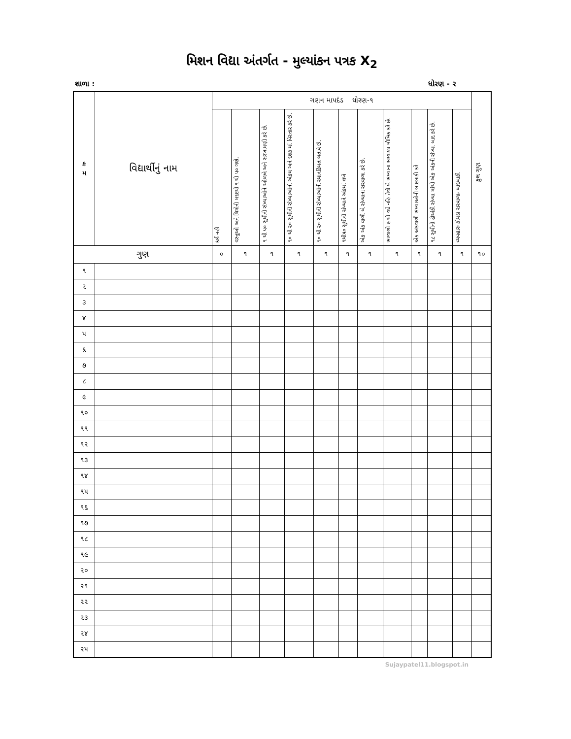મિશન વિદ્યા અંતર્ગત - મુલ્યાંકન પત્રક X<sub>2</sub>
શાળા : ધોરણ - ૨
| ક્ર મ | વિદ્યાર્થીનું નામ | ગણન માપદંડ ધોરણ-૧ | | | | | | | | | | | કુલ ગુણ |
| --- | --- | --- | --- | --- | --- | --- | --- | --- | --- | --- | --- | --- | --- |
| | | કંઈ નહી | વસ્તુઓ અને ચિત્રોની મદદથી ૧ થી ૫૦ ગણે. | ૧ થી ૫૦ સુધીની સંખ્યાઓને ઓળખે અને સરખામણી કરે છે. | ૧૦ થી ૨૦ સુધીની સંખ્યાઓનો એકમ અને દશક માં વિસ્તાર કરે છે. | ૧૦ થી ૨૦ સુધીની સંખ્યાઓની સ્થાનકિંમત બતાવે છે. | ૧થી૫૦ સુધીની સંખ્યાને અંકમાં લખે | એક અંક વાળી બે સંખ્યાના સરવાળા કરે છે. | સરવાળો ૯ થી વધે નહિ તેવી બે સંખ્યાના સરવાળા મૌખિક કરે છે. | એક અંકવાળી સંખ્યાઓની બાદબાકી કરે | ૧૮ સુધીની દ્રીઅંકી સંખ્યા માંથી એક અંકની સંખ્યા બાદ કરે છે. | વ્યવહારુ કોયડા સરવાળા- બાદબાકી | |
| ગુણ | | ૦ | ૧ | ૧ | ૧ | ૧ | ૧ | ૧ | ૧ | ૧ | ૧ | ૧ | ૧૦ |
| ૧ | | | | | | | | | | | | | |
| ૨ | | | | | | | | | | | | | |
| ૩ | | | | | | | | | | | | | |
| ૪ | | | | | | | | | | | | | |
| ૫ | | | | | | | | | | | | | |
| ૬ | | | | | | | | | | | | | |
| ૭ | | | | | | | | | | | | | |
| ૮ | | | | | | | | | | | | | |
| ૯ | | | | | | | | | | | | | |
| ૧૦ | | | | | | | | | | | | | |
| ૧૧ | | | | | | | | | | | | | |
| ૧૨ | | | | | | | | | | | | | |
| ૧૩ | | | | | | | | | | | | | |
| ૧૪ | | | | | | | | | | | | | |
| ૧૫ | | | | | | | | | | | | | |
| ૧૬ | | | | | | | | | | | | | |
| ૧૭ | | | | | | | | | | | | | |
| ૧૮ | | | | | | | | | | | | | |
| ૧૯ | | | | | | | | | | | | | |
| ૨૦ | | | | | | | | | | | | | |
| ૨૧ | | | | | | | | | | | | | |
| ૨૨ | | | | | | | | | | | | | |
| ૨૩ | | | | | | | | | | | | | |
| ૨૪ | | | | | | | | | | | | | |
| ૨૫ | | | | | | | | | | | | | |
Sujaypatel11.blogspot.in